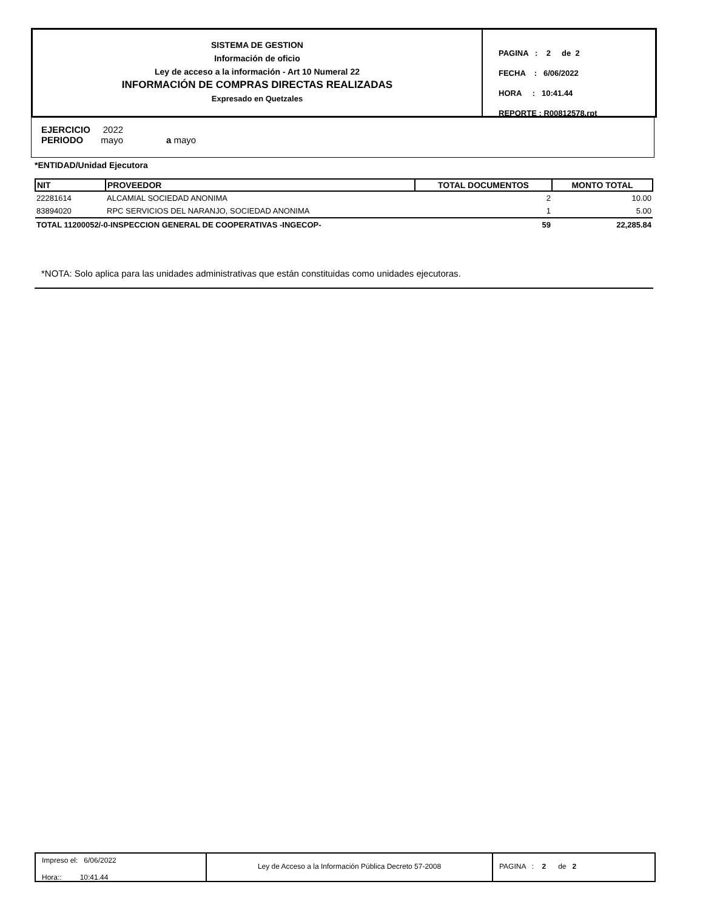SISTEMA DE GESTION
Información de oficio
Ley de acceso a la información - Art 10 Numeral 22
INFORMACIÓN DE COMPRAS DIRECTAS REALIZADAS
Expresado en Quetzales
PAGINA : 2 de 2
FECHA : 6/06/2022
HORA : 10:41.44
REPORTE : R00812578.rpt
EJERCICIO 2022
PERIODO mayo a mayo
*ENTIDAD/Unidad Ejecutora
| NIT | PROVEEDOR | TOTAL DOCUMENTOS | MONTO TOTAL |
| --- | --- | --- | --- |
| 22281614 | ALCAMIAL SOCIEDAD ANONIMA | 2 | 10.00 |
| 83894020 | RPC SERVICIOS DEL NARANJO, SOCIEDAD ANONIMA | 1 | 5.00 |
| TOTAL 11200052/-0-INSPECCION GENERAL DE COOPERATIVAS -INGECOP- | | 59 | 22,285.84 |
*NOTA: Solo aplica para las unidades administrativas que están constituidas como unidades ejecutoras.
Impreso el: 6/06/2022
Hora:: 10:41.44
Ley de Acceso a la Información Pública Decreto 57-2008 PAGINA : 2 de 2